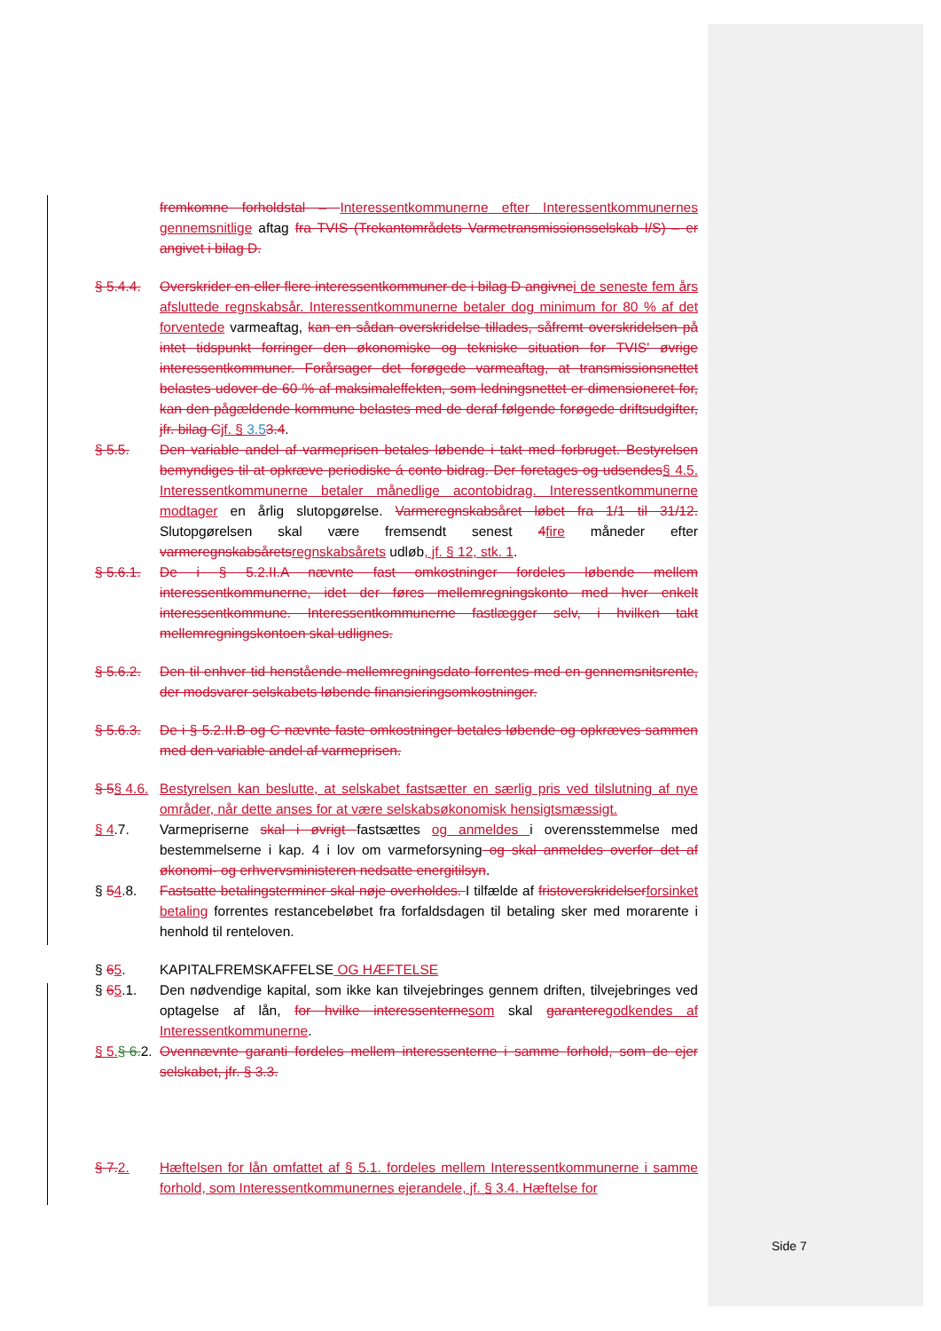fremkomne forholdstal – Interessentkommunerne efter Interessentkommunernes gennemsnitlige aftag fra TVIS (Trekantområdets Varmetransmissionsselskab I/S) – er angivet i bilag D.
§ 5.4.4.
Overskrider en eller flere interessentkommuner de i bilag D angivnei de seneste fem års afsluttede regnskabsår. Interessentkommunerne betaler dog minimum for 80 % af det forventede varmeaftag, kan en sådan overskridelse tillades, såfremt overskridelsen på intet tidspunkt forringer den økonomiske og tekniske situation for TVIS' øvrige interessentkommuner. Forårsager det forøgede varmeaftag, at transmissionsnettet belastes udover de 60 % af maksimaleffekten, som ledningsnettet er dimensioneret for, kan den pågældende kommune belastes med de deraf følgende forøgede driftsudgifter, jfr. bilag Cjf. § 3.53.4.
§ 5.5. Den variable andel af varmeprisen betales løbende i takt med forbruget. Bestyrelsen bemyndiges til at opkræve periodiske á conto bidrag. Der foretages og udsendes§ 4.5. Interessentkommunerne betaler månedlige acontobidrag. Interessentkommunerne modtager en årlig slutopgørelse. Varmeregnskabsåret løbet fra 1/1 til 31/12. Slutopgørelsen skal være fremsendt senest 4fire måneder efter varmeregnskabsåretsregnskabsårets udløb, jf. § 12, stk. 1.
§ 5.6.1.
De i § 5.2.II.A nævnte fast omkostninger fordeles løbende mellem interessentkommunerne, idet der føres mellemregningskonto med hver enkelt interessentkommune. Interessentkommunerne fastlægger selv, i hvilken takt mellemregningskontoen skal udlignes.
§ 5.6.2.
Den til enhver tid henstående mellemregningsdato forrentes med en gennemsnitsrente, der modsvarer selskabets løbende finansieringsomkostninger.
§ 5.6.3.
De i § 5.2.II.B og C nævnte faste omkostninger betales løbende og opkræves sammen med den variable andel af varmeprisen.
§ 5§ 4.6.
Bestyrelsen kan beslutte, at selskabet fastsætter en særlig pris ved tilslutning af nye områder, når dette anses for at være selskabsøkonomisk hensigtsmæssigt.
§ 4.7. Varmepriserne skal i øvrigt fastsættes og anmeldes i overensstemmelse med bestemmelserne i kap. 4 i lov om varmeforsyning og skal anmeldes overfor det af økonomi- og erhvervsministeren nedsatte energitilsyn.
§ 54.8. Fastsatte betalingsterminer skal nøje overholdes. I tilfælde af fristoverskridelserforsinket betaling forrentes restancebeløbet fra forfaldsdagen til betaling sker med morarente i henhold til renteloven.
§ 65. KAPITALFREMSKAFFELSE OG HÆFTELSE
§ 65.1. Den nødvendige kapital, som ikke kan tilvejebringes gennem driften, tilvejebringes ved optagelse af lån, for hvilke interessenternesom skal garanteregodkendes af Interessentkommunerne.
§ 5.§ 6.2.
Ovennævnte garanti fordeles mellem interessenterne i samme forhold, som de ejer selskabet, jfr. § 3.3.
§ 7.2. Hæftelsen for lån omfattet af § 5.1. fordeles mellem Interessentkommunerne i samme forhold, som Interessentkommunernes ejerandele, jf. § 3.4. Hæftelse for
Side 7